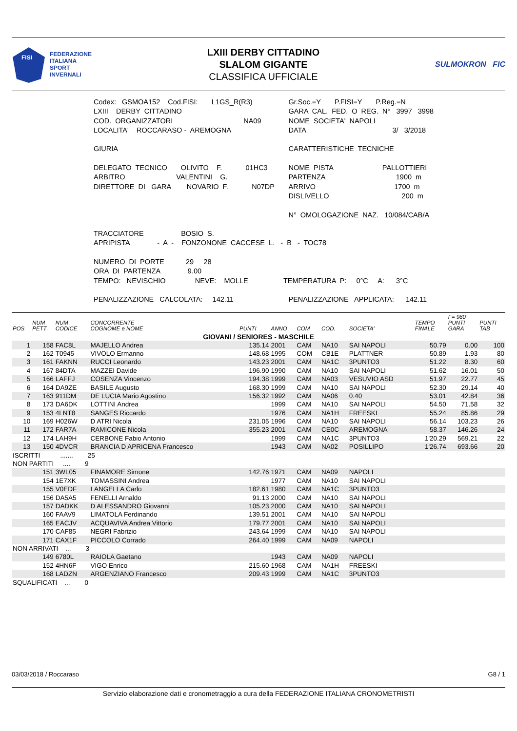FISI
FEDERAZIONE
ITALIANA
SPORT
INVERNALI
LXIII DERBY CITTADINO
SLALOM GIGANTE
CLASSIFICA UFFICIALE
SULMOKRON FIC
| Codex: GSMOA152 Cod.FISI: L1GS_R(R3) | Gr.Soc.=Y P.FISI=Y P.Reg.=N |
| LXIII DERBY CITTADINO | GARA CAL. FED. O REG. N° 3997 3998 |
| COD. ORGANIZZATORI NA09 | NOME SOCIETA' NAPOLI |
| LOCALITA' ROCCARASO - AREMOGNA | DATA 3/ 3/2018 |
| GIURIA | CARATTERISTICHE TECNICHE |
| DELEGATO TECNICO OLIVITO F. 01HC3 | NOME PISTA PALLOTTIERI |
| ARBITRO VALENTINI G. | PARTENZA 1900 m |
| DIRETTORE DI GARA NOVARIO F. N07DP | ARRIVO 1700 m |
| | DISLIVELLO 200 m |
| | N° OMOLOGAZIONE NAZ. 10/084/CAB/A |
| TRACCIATORE BOSIO S. | |
| APRIPISTA - A - FONZONONE CACCESE L. - B - TOC78 | |
| NUMERO DI PORTE 29 28 | |
| ORA DI PARTENZA 9.00 | |
| TEMPO: NEVISCHIO NEVE: MOLLE TEMPERATURA P: 0°C A: 3°C | |
| PENALIZZAZIONE CALCOLATA: 142.11 | PENALIZZAZIONE APPLICATA: 142.11 |
| POS | NUM PETT | NUM CODICE | CONCORRENTE COGNOME e NOME | PUNTI | ANNO | COM | COD. | SOCIETA' | TEMPO FINALE | F= 980 PUNTI GARA | PUNTI TAB |
| --- | --- | --- | --- | --- | --- | --- | --- | --- | --- | --- | --- |
| GIOVANI / SENIORES - MASCHILE | | | | | | | | | | | |
| 1 | 158 | FAC8L | MAJELLO Andrea | 135.14 | 2001 | CAM | NA10 | SAI NAPOLI | 50.79 | 0.00 | 100 |
| 2 | 162 | T0945 | VIVOLO Ermanno | 148.68 | 1995 | COM | CB1E | PLATTNER | 50.89 | 1.93 | 80 |
| 3 | 161 | FAKNN | RUCCI Leonardo | 143.23 | 2001 | CAM | NA1C | 3PUNTO3 | 51.22 | 8.30 | 60 |
| 4 | 167 | 84DTA | MAZZEI Davide | 196.90 | 1990 | CAM | NA10 | SAI NAPOLI | 51.62 | 16.01 | 50 |
| 5 | 166 | LAFFJ | COSENZA Vincenzo | 194.38 | 1999 | CAM | NA03 | VESUVIO ASD | 51.97 | 22.77 | 45 |
| 6 | 164 | DA9ZE | BASILE Augusto | 168.30 | 1999 | CAM | NA10 | SAI NAPOLI | 52.30 | 29.14 | 40 |
| 7 | 163 | 911DM | DE LUCIA Mario Agostino | 156.32 | 1992 | CAM | NA06 | 0.40 | 53.01 | 42.84 | 36 |
| 8 | 173 | DA6DK | LOTTINI Andrea | | 1999 | CAM | NA10 | SAI NAPOLI | 54.50 | 71.58 | 32 |
| 9 | 153 | 4LNT8 | SANGES Riccardo | | 1976 | CAM | NA1H | FREESKI | 55.24 | 85.86 | 29 |
| 10 | 169 | H026W | D ATRI Nicola | 231.05 | 1996 | CAM | NA10 | SAI NAPOLI | 56.14 | 103.23 | 26 |
| 11 | 172 | FAR7A | RAMICONE Nicola | 355.23 | 2001 | CAM | CE0C | AREMOGNA | 58.37 | 146.26 | 24 |
| 12 | 174 | LAH9H | CERBONE Fabio Antonio | | 1999 | CAM | NA1C | 3PUNTO3 | 1'20.29 | 569.21 | 22 |
| 13 | 150 | 4DVCR | BRANCIA D APRICENA Francesco | | 1943 | CAM | NA02 | POSILLIPO | 1'26.74 | 693.66 | 20 |
| ISCRITTI ....... 25 | | | | | | | | | | | |
| NON PARTITI .... 9 | | | | | | | | | | | |
| | 151 | 3WL05 | FINAMORE Simone | 142.76 | 1971 | CAM | NA09 | NAPOLI | | | |
| | 154 | 1E7XK | TOMASSINI Andrea | | 1977 | CAM | NA10 | SAI NAPOLI | | | |
| | 155 | V0EDF | LANGELLA Carlo | 182.61 | 1980 | CAM | NA1C | 3PUNTO3 | | | |
| | 156 | DA5A5 | FENELLI Arnaldo | 91.13 | 2000 | CAM | NA10 | SAI NAPOLI | | | |
| | 157 | DADKK | D ALESSANDRO Giovanni | 105.23 | 2000 | CAM | NA10 | SAI NAPOLI | | | |
| | 160 | FAAV9 | LIMATOLA Ferdinando | 139.51 | 2001 | CAM | NA10 | SAI NAPOLI | | | |
| | 165 | EACJV | ACQUAVIVA Andrea Vittorio | 179.77 | 2001 | CAM | NA10 | SAI NAPOLI | | | |
| | 170 | CAF85 | NEGRI Fabrizio | 243.64 | 1999 | CAM | NA10 | SAI NAPOLI | | | |
| | 171 | CAX1F | PICCOLO Corrado | 264.40 | 1999 | CAM | NA09 | NAPOLI | | | |
| NON ARRIVATI ... 3 | | | | | | | | | | | |
| | 149 | 6780L | RAIOLA Gaetano | | 1943 | CAM | NA09 | NAPOLI | | | |
| | 152 | 4HN6F | VIGO Enrico | 215.60 | 1968 | CAM | NA1H | FREESKI | | | |
| | 168 | LADZN | ARGENZIANO Francesco | 209.43 | 1999 | CAM | NA1C | 3PUNTO3 | | | |
| SQUALIFICATI ... 0 | | | | | | | | | | | |
03/03/2018 / Roccaraso G8 / 1
Servizio elaborazione dati e cronometraggio a cura della FEDERAZIONE ITALIANA CRONOMETRISTI